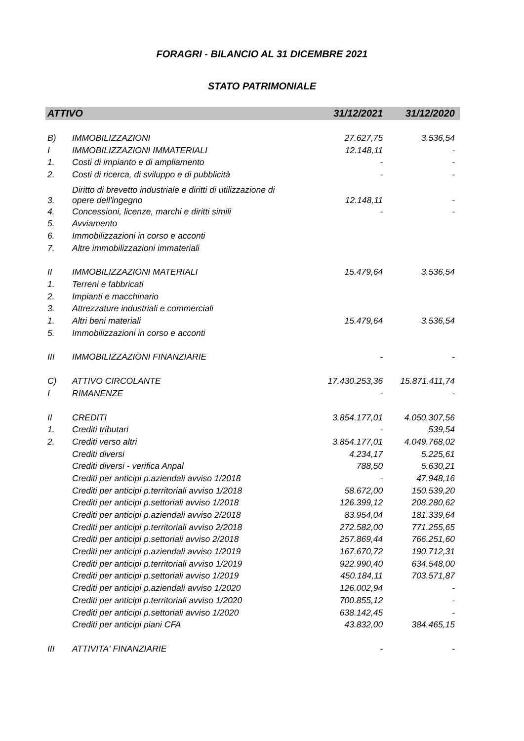FORAGRI - BILANCIO AL 31 DICEMBRE 2021
STATO PATRIMONIALE
| ATTIVO | | 31/12/2021 | 31/12/2020 |
| --- | --- | --- | --- |
| B) | IMMOBILIZZAZIONI | 27.627,75 | 3.536,54 |
| I | IMMOBILIZZAZIONI IMMATERIALI | 12.148,11 | - |
| 1. | Costi di impianto e di ampliamento | - | - |
| 2. | Costi di ricerca, di sviluppo e di pubblicità | - | - |
| 3. | Diritto di brevetto industriale e diritti di utilizzazione di opere dell'ingegno | 12.148,11 | - |
| 4. | Concessioni, licenze, marchi e diritti simili | - | - |
| 5. | Avviamento | | |
| 6. | Immobilizzazioni in corso e acconti | | |
| 7. | Altre immobilizzazioni immateriali | | |
| II | IMMOBILIZZAZIONI MATERIALI | 15.479,64 | 3.536,54 |
| 1. | Terreni e fabbricati | | |
| 2. | Impianti e macchinario | | |
| 3. | Attrezzature industriali e commerciali | | |
| 1. | Altri beni materiali | 15.479,64 | 3.536,54 |
| 5. | Immobilizzazioni in corso e acconti | | |
| III | IMMOBILIZZAZIONI FINANZIARIE | - | - |
| C) | ATTIVO CIRCOLANTE | 17.430.253,36 | 15.871.411,74 |
| I | RIMANENZE | - | - |
| II | CREDITI | 3.854.177,01 | 4.050.307,56 |
| 1. | Crediti tributari | - | 539,54 |
| 2. | Crediti verso altri | 3.854.177,01 | 4.049.768,02 |
| | Crediti diversi | 4.234,17 | 5.225,61 |
| | Crediti diversi - verifica Anpal | 788,50 | 5.630,21 |
| | Crediti per anticipi p.aziendali avviso 1/2018 | - | 47.948,16 |
| | Crediti per anticipi p.territoriali avviso 1/2018 | 58.672,00 | 150.539,20 |
| | Crediti per anticipi p.settoriali avviso 1/2018 | 126.399,12 | 208.280,62 |
| | Crediti per anticipi p.aziendali avviso 2/2018 | 83.954,04 | 181.339,64 |
| | Crediti per anticipi p.territoriali avviso 2/2018 | 272.582,00 | 771.255,65 |
| | Crediti per anticipi p.settoriali avviso 2/2018 | 257.869,44 | 766.251,60 |
| | Crediti per anticipi p.aziendali avviso 1/2019 | 167.670,72 | 190.712,31 |
| | Crediti per anticipi p.territoriali avviso 1/2019 | 922.990,40 | 634.548,00 |
| | Crediti per anticipi p.settoriali avviso 1/2019 | 450.184,11 | 703.571,87 |
| | Crediti per anticipi p.aziendali avviso 1/2020 | 126.002,94 | - |
| | Crediti per anticipi p.territoriali avviso 1/2020 | 700.855,12 | - |
| | Crediti per anticipi p.settoriali avviso 1/2020 | 638.142,45 | - |
| | Crediti per anticipi piani CFA | 43.832,00 | 384.465,15 |
| III | ATTIVITA' FINANZIARIE | - | - |